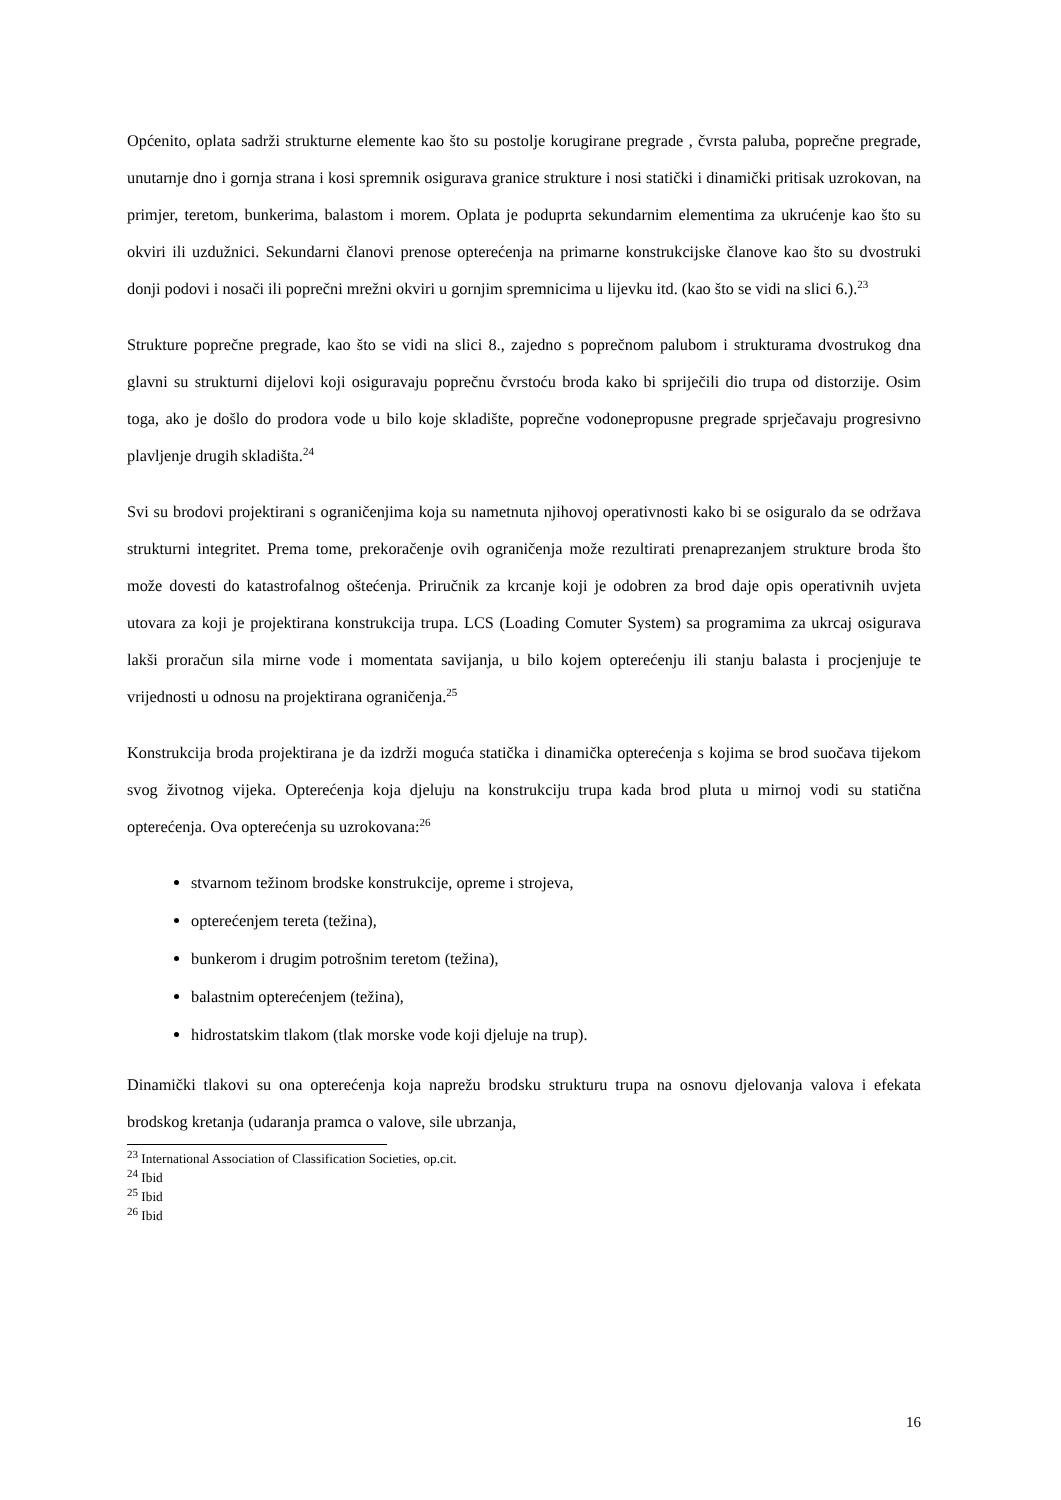Općenito, oplata sadrži strukturne elemente kao što su postolje korugirane pregrade , čvrsta paluba, poprečne pregrade, unutarnje dno i gornja strana i kosi spremnik osigurava granice strukture i nosi statički i dinamički pritisak uzrokovan, na primjer, teretom, bunkerima, balastom i morem. Oplata je poduprta sekundarnim elementima za ukrućenje kao što su okviri ili uzdužnici. Sekundarni članovi prenose opterećenja na primarne konstrukcijske članove kao što su dvostruki donji podovi i nosači ili poprečni mrežni okviri u gornjim spremnicima u lijevku itd. (kao što se vidi na slici 6.).<sup>23</sup>
Strukture poprečne pregrade, kao što se vidi na slici 8., zajedno s poprečnom palubom i strukturama dvostrukog dna glavni su strukturni dijelovi koji osiguravaju poprečnu čvrstoću broda kako bi spriječili dio trupa od distorzije. Osim toga, ako je došlo do prodora vode u bilo koje skladište, poprečne vodonepropusne pregrade sprječavaju progresivno plavljenje drugih skladišta.<sup>24</sup>
Svi su brodovi projektirani s ograničenjima koja su nametnuta njihovoj operativnosti kako bi se osiguralo da se održava strukturni integritet. Prema tome, prekoračenje ovih ograničenja može rezultirati prenaprezanjem strukture broda što može dovesti do katastrofalnog oštećenja. Priručnik za krcanje koji je odobren za brod daje opis operativnih uvjeta utovara za koji je projektirana konstrukcija trupa. LCS (Loading Comuter System) sa programima za ukrcaj osigurava lakši proračun sila mirne vode i momentata savijanja, u bilo kojem opterećenju ili stanju balasta i procjenjuje te vrijednosti u odnosu na projektirana ograničenja.<sup>25</sup>
Konstrukcija broda projektirana je da izdrži moguća statička i dinamička opterećenja s kojima se brod suočava tijekom svog životnog vijeka. Opterećenja koja djeluju na konstrukciju trupa kada brod pluta u mirnoj vodi su statična opterećenja. Ova opterećenja su uzrokovana:<sup>26</sup>
stvarnom težinom brodske konstrukcije, opreme i strojeva,
opterećenjem tereta (težina),
bunkerom i drugim potrošnim teretom (težina),
balastnim opterećenjem (težina),
hidrostatskim tlakom (tlak morske vode koji djeluje na trup).
Dinamički tlakovi su ona opterećenja koja naprežu brodsku strukturu trupa na osnovu djelovanja valova i efekata brodskog kretanja (udaranja pramca o valove, sile ubrzanja,
<sup>23</sup> International Association of Classification Societies, op.cit.
<sup>24</sup> Ibid
<sup>25</sup> Ibid
<sup>26</sup> Ibid
16